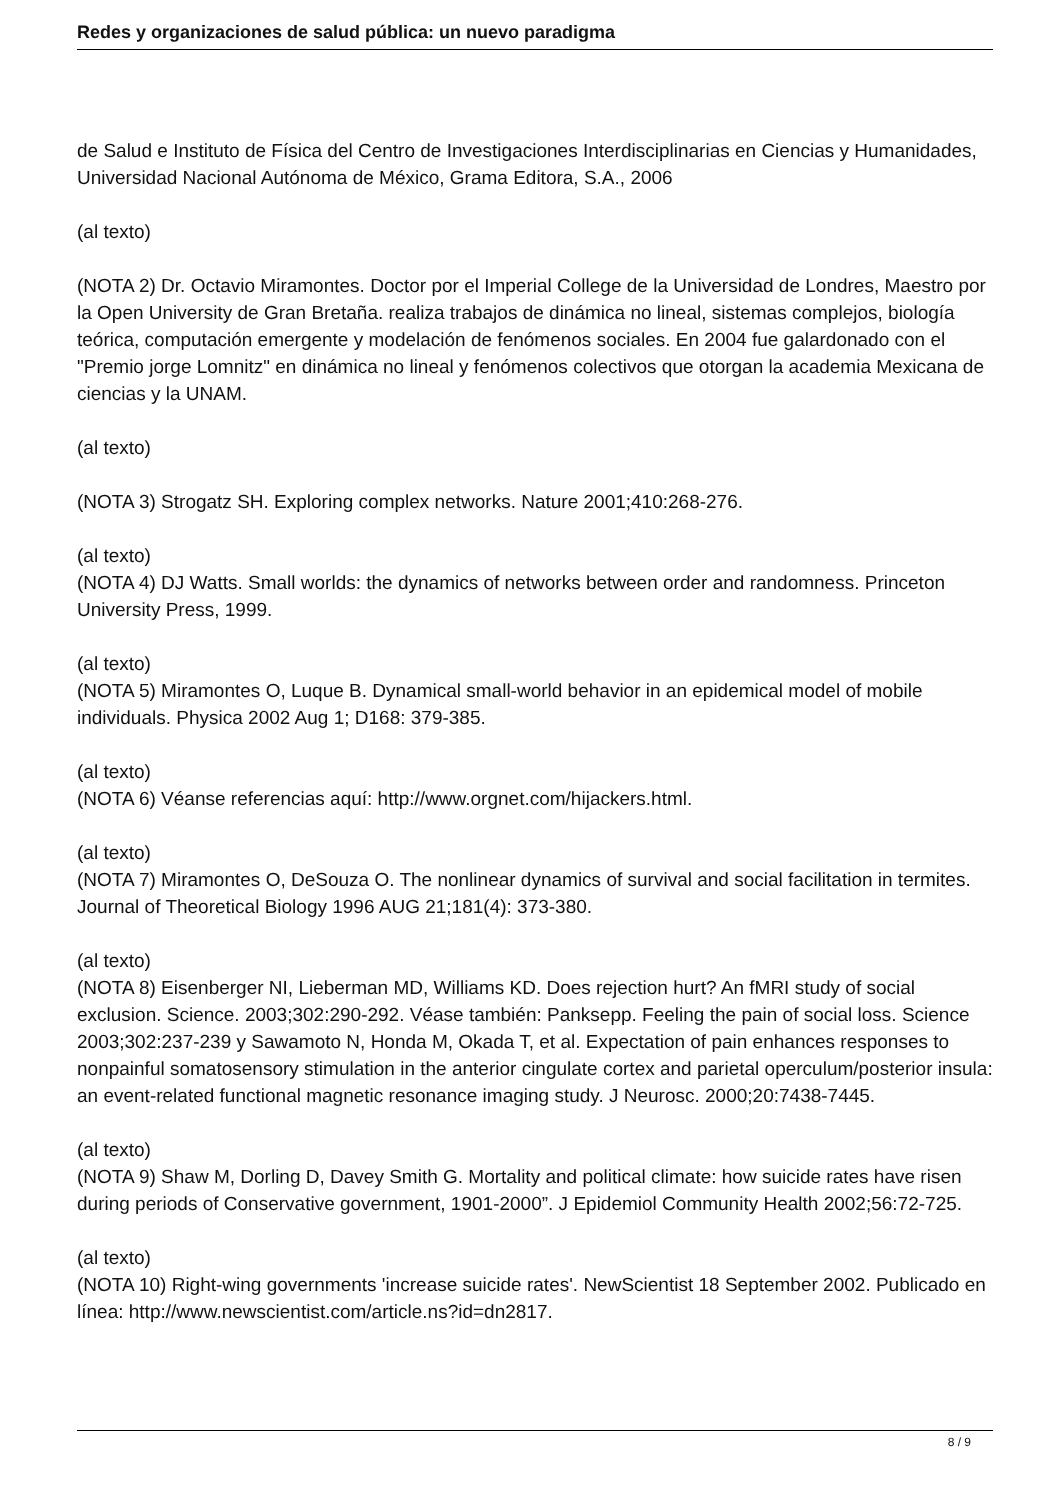Redes y organizaciones de salud pública: un nuevo paradigma
de Salud e Instituto de Física del Centro de Investigaciones Interdisciplinarias en Ciencias y Humanidades, Universidad Nacional Autónoma de México, Grama Editora, S.A., 2006
(al texto)
(NOTA 2) Dr. Octavio Miramontes. Doctor por el Imperial College de la Universidad de Londres, Maestro por la Open University de Gran Bretaña. realiza trabajos de dinámica no lineal, sistemas complejos, biología teórica, computación emergente y modelación de fenómenos sociales. En 2004 fue galardonado con el "Premio jorge Lomnitz" en dinámica no lineal y fenómenos colectivos que otorgan la academia Mexicana de ciencias y la UNAM.
(al texto)
(NOTA 3) Strogatz SH. Exploring complex networks. Nature 2001;410:268-276.
(al texto)
(NOTA 4) DJ Watts. Small worlds: the dynamics of networks between order and randomness. Princeton University Press, 1999.
(al texto)
(NOTA 5) Miramontes O, Luque B. Dynamical small-world behavior in an epidemical model of mobile individuals. Physica 2002 Aug 1; D168: 379-385.
(al texto)
(NOTA 6) Véanse referencias aquí: http://www.orgnet.com/hijackers.html.
(al texto)
(NOTA 7) Miramontes O, DeSouza O. The nonlinear dynamics of survival and social facilitation in termites. Journal of Theoretical Biology 1996 AUG 21;181(4): 373-380.
(al texto)
(NOTA 8) Eisenberger NI, Lieberman MD, Williams KD. Does rejection hurt? An fMRI study of social exclusion. Science. 2003;302:290-292. Véase también: Panksepp. Feeling the pain of social loss. Science 2003;302:237-239 y Sawamoto N, Honda M, Okada T, et al. Expectation of pain enhances responses to nonpainful somatosensory stimulation in the anterior cingulate cortex and parietal operculum/posterior insula: an event-related functional magnetic resonance imaging study. J Neurosc. 2000;20:7438-7445.
(al texto)
(NOTA 9) Shaw M, Dorling D, Davey Smith G. Mortality and political climate: how suicide rates have risen during periods of Conservative government, 1901-2000”. J Epidemiol Community Health 2002;56:72-725.
(al texto)
(NOTA 10) Right-wing governments 'increase suicide rates'. NewScientist 18 September 2002. Publicado en línea: http://www.newscientist.com/article.ns?id=dn2817.
8 / 9